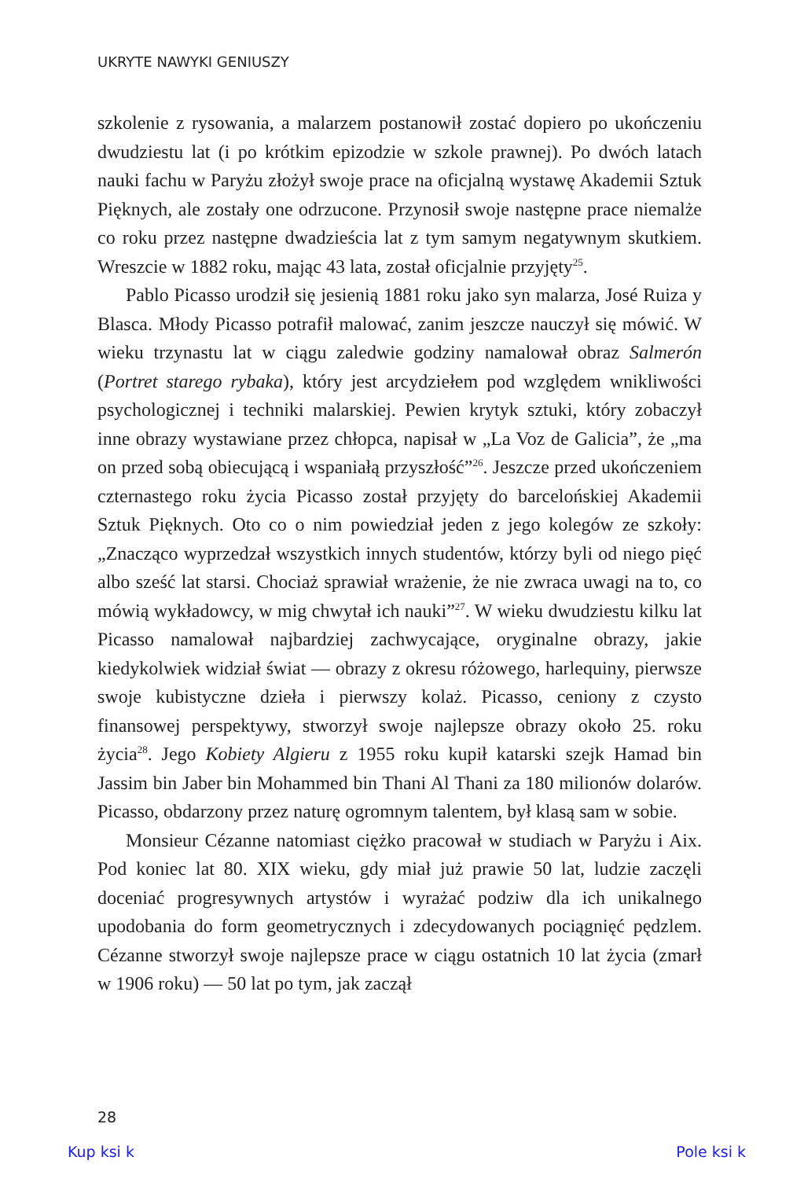UKRYTE NAWYKI GENIUSZY
szkolenie z rysowania, a malarzem postanowił zostać dopiero po ukończeniu dwudziestu lat (i po krótkim epizodzie w szkole prawnej). Po dwóch latach nauki fachu w Paryżu złożył swoje prace na oficjalną wystawę Akademii Sztuk Pięknych, ale zostały one odrzucone. Przynosił swoje następne prace niemalże co roku przez następne dwadzieścia lat z tym samym negatywnym skutkiem. Wreszcie w 1882 roku, mając 43 lata, został oficjalnie przyjęty<sup>25</sup>.
Pablo Picasso urodził się jesienią 1881 roku jako syn malarza, José Ruiza y Blasca. Młody Picasso potrafił malować, zanim jeszcze nauczył się mówić. W wieku trzynastu lat w ciągu zaledwie godziny namalował obraz Salmerón (Portret starego rybaka), który jest arcydziełem pod względem wnikliwości psychologicznej i techniki malarskiej. Pewien krytyk sztuki, który zobaczył inne obrazy wystawiane przez chłopca, napisał w „La Voz de Galicia”, że „ma on przed sobą obiecującą i wspaniałą przyszłość”<sup>26</sup>. Jeszcze przed ukończeniem czternastego roku życia Picasso został przyjęty do barcelońskiej Akademii Sztuk Pięknych. Oto co o nim powiedział jeden z jego kolegów ze szkoły: „Znacząco wyprzedzał wszystkich innych studentów, którzy byli od niego pięć albo sześć lat starsi. Chociaż sprawiał wrażenie, że nie zwraca uwagi na to, co mówią wykładowcy, w mig chwytał ich nauki”<sup>27</sup>. W wieku dwudziestu kilku lat Picasso namalował najbardziej zachwycające, oryginalne obrazy, jakie kiedykolwiek widział świat — obrazy z okresu różowego, harlequiny, pierwsze swoje kubistyczne dzieła i pierwszy kolaż. Picasso, ceniony z czysto finansowej perspektywy, stworzył swoje najlepsze obrazy około 25. roku życia<sup>28</sup>. Jego Kobiety Algieru z 1955 roku kupił katarski szejk Hamad bin Jassim bin Jaber bin Mohammed bin Thani Al Thani za 180 milionów dolarów. Picasso, obdarzony przez naturę ogromnym talentem, był klasą sam w sobie.
Monsieur Cézanne natomiast ciężko pracował w studiach w Paryżu i Aix. Pod koniec lat 80. XIX wieku, gdy miał już prawie 50 lat, ludzie zaczęli doceniać progresywnych artystów i wyrażać podziw dla ich unikalnego upodobania do form geometrycznych i zdecydowanych pociągnięć pędzlem. Cézanne stworzył swoje najlepsze prace w ciągu ostatnich 10 lat życia (zmarł w 1906 roku) — 50 lat po tym, jak zaczął
28
Kup ksi k Pole ksi k